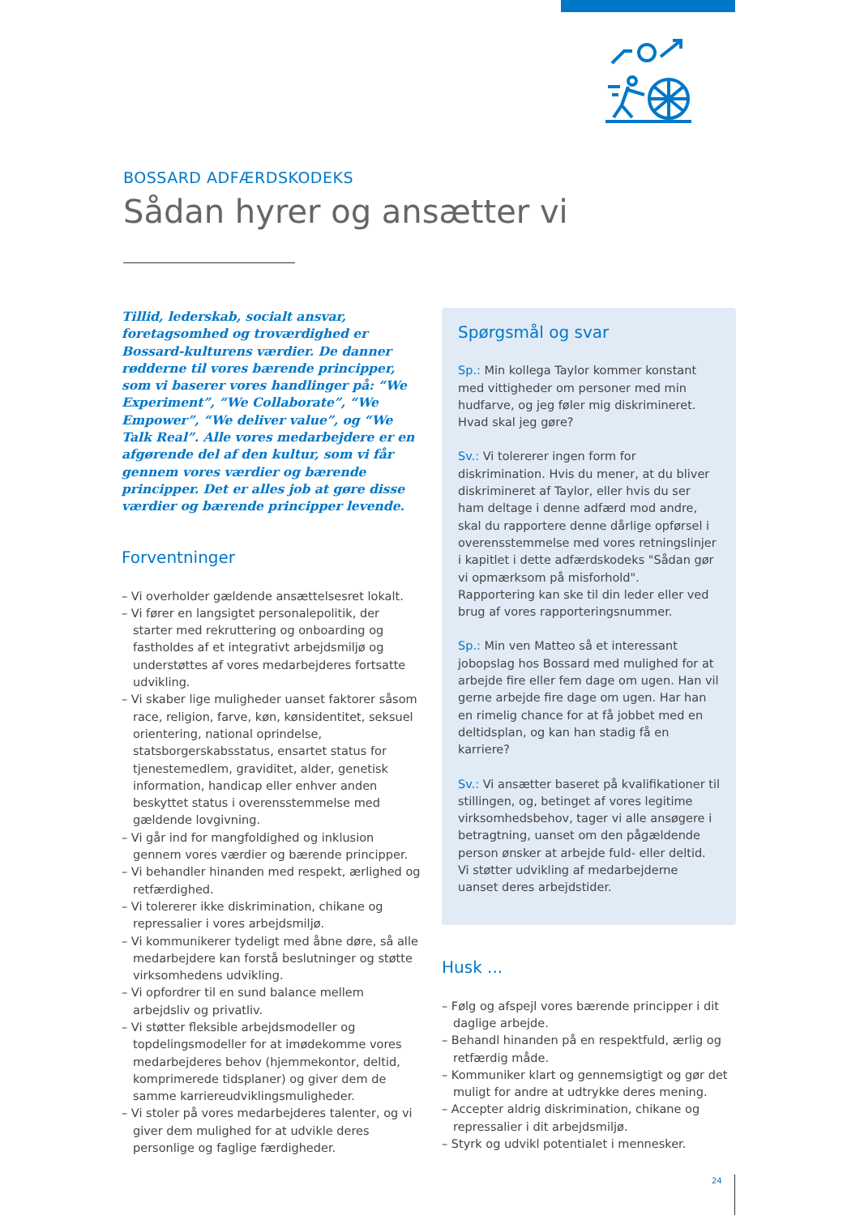BOSSARD ADFÆRDSKODEKS
Sådan hyrer og ansætter vi
Tillid, lederskab, socialt ansvar, foretagsomhed og troværdighed er Bossard-kulturens værdier. De danner rødderne til vores bærende principper, som vi baserer vores handlinger på: “We Experiment”, “We Collaborate”, “We Empower”, “We deliver value”, og “We Talk Real”. Alle vores medarbejdere er en afgørende del af den kultur, som vi får gennem vores værdier og bærende principper. Det er alles job at gøre disse værdier og bærende principper levende.
Forventninger
– Vi overholder gældende ansættelsesret lokalt.
– Vi fører en langsigtet personalepolitik, der starter med rekruttering og onboarding og fastholdes af et integrativt arbejdsmiljø og understøttes af vores medarbejderes fortsatte udvikling.
– Vi skaber lige muligheder uanset faktorer såsom race, religion, farve, køn, kønsidentitet, seksuel orientering, national oprindelse, statsborgerskabsstatus, ensartet status for tjenestemedlem, graviditet, alder, genetisk information, handicap eller enhver anden beskyttet status i overensstemmelse med gældende lovgivning.
– Vi går ind for mangfoldighed og inklusion gennem vores værdier og bærende principper.
– Vi behandler hinanden med respekt, ærlighed og retfærdighed.
– Vi tolererer ikke diskrimination, chikane og repressalier i vores arbejdsmiljø.
– Vi kommunikerer tydeligt med åbne døre, så alle medarbejdere kan forstå beslutninger og støtte virksomhedens udvikling.
– Vi opfordrer til en sund balance mellem arbejdsliv og privatliv.
– Vi støtter fleksible arbejdsmodeller og topdelingsmodeller for at imødekomme vores medarbejderes behov (hjemmekontor, deltid, komprimerede tidsplaner) og giver dem de samme karriereudviklingsmuligheder.
– Vi stoler på vores medarbejderes talenter, og vi giver dem mulighed for at udvikle deres personlige og faglige færdigheder.
Spørgsmål og svar
Sp.: Min kollega Taylor kommer konstant med vittigheder om personer med min hudfarve, og jeg føler mig diskrimineret. Hvad skal jeg gøre?
Sv.: Vi tolererer ingen form for diskrimination. Hvis du mener, at du bliver diskrimineret af Taylor, eller hvis du ser ham deltage i denne adfærd mod andre, skal du rapportere denne dårlige opførsel i overensstemmelse med vores retningslinjer i kapitlet i dette adfærdskodeks "Sådan gør vi opmærksom på misforhold". Rapportering kan ske til din leder eller ved brug af vores rapporteringsnummer.
Sp.: Min ven Matteo så et interessant jobopslag hos Bossard med mulighed for at arbejde fire eller fem dage om ugen. Han vil gerne arbejde fire dage om ugen. Har han en rimelig chance for at få jobbet med en deltidsplan, og kan han stadig få en karriere?
Sv.: Vi ansætter baseret på kvalifikationer til stillingen, og, betinget af vores legitime virksomhedsbehov, tager vi alle ansøgere i betragtning, uanset om den pågældende person ønsker at arbejde fuld- eller deltid. Vi støtter udvikling af medarbejderne uanset deres arbejdstider.
Husk ...
– Følg og afspejl vores bærende principper i dit daglige arbejde.
– Behandl hinanden på en respektfuld, ærlig og retfærdig måde.
– Kommuniker klart og gennemsigtigt og gør det muligt for andre at udtrykke deres mening.
– Accepter aldrig diskrimination, chikane og repressalier i dit arbejdsmiljø.
– Styrk og udvikl potentialet i mennesker.
24